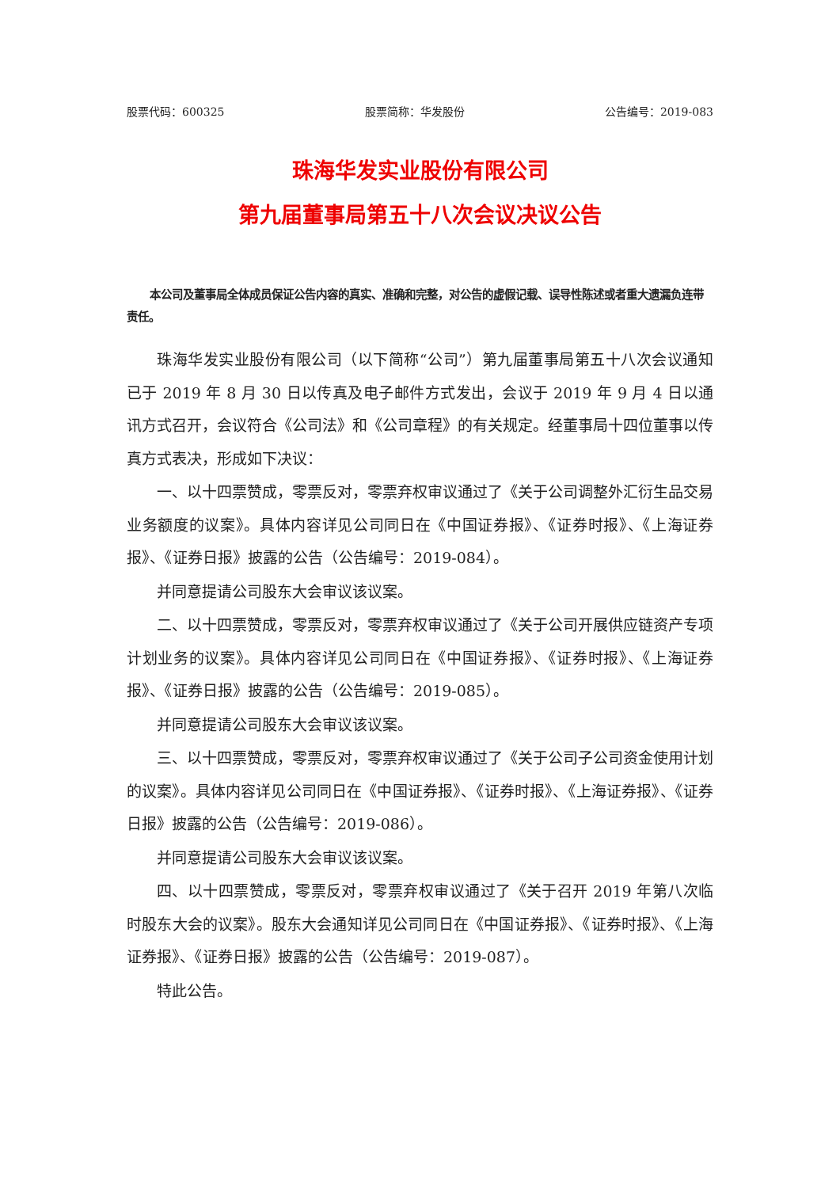股票代码：600325 股票简称：华发股份 公告编号：2019-083
珠海华发实业股份有限公司
第九届董事局第五十八次会议决议公告
本公司及董事局全体成员保证公告内容的真实、准确和完整，对公告的虚假记载、误导性陈述或者重大遗漏负连带责任。
珠海华发实业股份有限公司（以下简称“公司”）第九届董事局第五十八次会议通知已于 2019 年 8 月 30 日以传真及电子邮件方式发出，会议于 2019 年 9 月 4 日以通讯方式召开，会议符合《公司法》和《公司章程》的有关规定。经董事局十四位董事以传真方式表决，形成如下决议：
一、以十四票赞成，零票反对，零票弃权审议通过了《关于公司调整外汇衍生品交易业务额度的议案》。具体内容详见公司同日在《中国证券报》、《证券时报》、《上海证券报》、《证券日报》披露的公告（公告编号：2019-084）。
并同意提请公司股东大会审议该议案。
二、以十四票赞成，零票反对，零票弃权审议通过了《关于公司开展供应链资产专项计划业务的议案》。具体内容详见公司同日在《中国证券报》、《证券时报》、《上海证券报》、《证券日报》披露的公告（公告编号：2019-085）。
并同意提请公司股东大会审议该议案。
三、以十四票赞成，零票反对，零票弃权审议通过了《关于公司子公司资金使用计划的议案》。具体内容详见公司同日在《中国证券报》、《证券时报》、《上海证券报》、《证券日报》披露的公告（公告编号：2019-086）。
并同意提请公司股东大会审议该议案。
四、以十四票赞成，零票反对，零票弃权审议通过了《关于召开 2019 年第八次临时股东大会的议案》。股东大会通知详见公司同日在《中国证券报》、《证券时报》、《上海证券报》、《证券日报》披露的公告（公告编号：2019-087）。
特此公告。